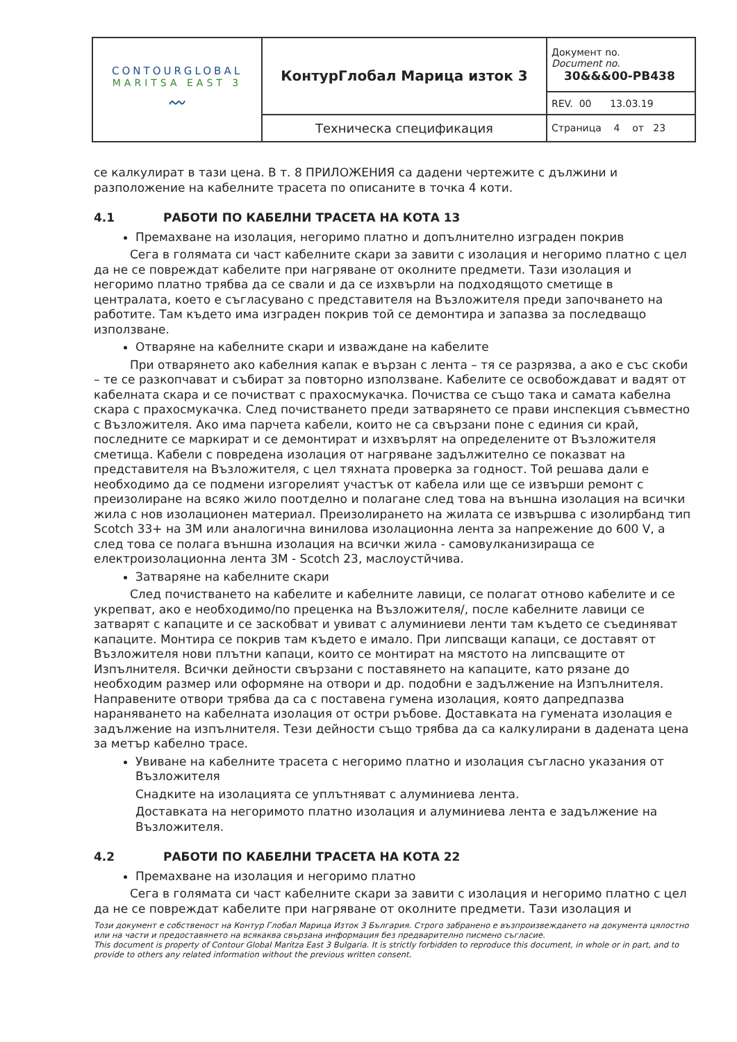| CONTOURGLOBAL MARITSA EAST 3 〰 | КонтурГлобал Марица изток 3 | Документ no. Document no. 30&&&00-PB438 |
| | | REV. 00 13.03.19 |
| | Техническа спецификация | Страница 4 от 23 |
се калкулират в тази цена. В т. 8 ПРИЛОЖЕНИЯ са дадени чертежите с дължини и разположение на кабелните трасета по описаните в точка 4 коти.
4.1 РАБОТИ ПО КАБЕЛНИ ТРАСЕТА НА КОТА 13
Премахване на изолация, негоримо платно и допълнително изграден покрив
Сега в голямата си част кабелните скари за завити с изолация и негоримо платно с цел да не се повреждат кабелите при нагряване от околните предмети. Тази изолация и негоримо платно трябва да се свали и да се изхвърли на подходящото сметище в централата, което е съгласувано с представителя на Възложителя преди започването на работите. Там където има изграден покрив той се демонтира и запазва за последващо използване.
Отваряне на кабелните скари и изваждане на кабелите
При отварянето ако кабелния капак е вързан с лента – тя се разрязва, а ако е със скоби – те се разкопчават и събират за повторно използване. Кабелите се освобождават и вадят от кабелната скара и се почистват с прахосмукачка. Почиства се също така и самата кабелна скара с прахосмукачка. След почистването преди затварянето се прави инспекция съвместно с Възложителя. Ако има парчета кабели, които не са свързани поне с единия си край, последните се маркират и се демонтират и изхвърлят на определените от Възложителя сметища. Кабели с повредена изолация от нагряване задължително се показват на представителя на Възложителя, с цел тяхната проверка за годност. Той решава дали е необходимо да се подмени изгорелият участък от кабела или ще се извърши ремонт с преизолиране на всяко жило поотделно и полагане след това на външна изолация на всички жила с нов изолационен материал. Преизолирането на жилата се извършва с изолирбанд тип Scotch 33+ на 3M или аналогична винилова изолационна лента за напрежение до 600 V, а след това се полага външна изолация на всички жила - самовулканизираща се електроизолационна лента 3M - Scotch 23, маслоустйчива.
Затваряне на кабелните скари
След почистването на кабелите и кабелните лавици, се полагат отново кабелите и се укрепват, ако е необходимо/по преценка на Възложителя/, после кабелните лавици се затварят с капаците и се заскобват и увиват с алуминиеви ленти там където се съединяват капаците. Монтира се покрив там където е имало. При липсващи капаци, се доставят от Възложителя нови плътни капаци, които се монтират на мястото на липсващите от Изпълнителя. Всички дейности свързани с поставянето на капаците, като рязане до необходим размер или оформяне на отвори и др. подобни е задължение на Изпълнителя. Направените отвори трябва да са с поставена гумена изолация, която дапредпазва нараняването на кабелната изолация от остри ръбове. Доставката на гумената изолация е задължение на изпълнителя. Тези дейности също трябва да са калкулирани в дадената цена за метър кабелно трасе.
Увиване на кабелните трасета с негоримо платно и изолация съгласно указания от Възложителя
Снадките на изолацията се уплътняват с алуминиева лента.
Доставката на негоримото платно изолация и алуминиева лента е задължение на Възложителя.
4.2 РАБОТИ ПО КАБЕЛНИ ТРАСЕТА НА КОТА 22
Премахване на изолация и негоримо платно
Сега в голямата си част кабелните скари за завити с изолация и негоримо платно с цел да не се повреждат кабелите при нагряване от околните предмети. Тази изолация и
Този документ е собственост на Контур Глобал Марица Изток 3 България. Строго забранено е възпроизвеждането на документа цялостно или на части и предоставянето на всякаква свързана информация без предварително писмено съгласие.
This document is property of Contour Global Maritza East 3 Bulgaria. It is strictly forbidden to reproduce this document, in whole or in part, and to provide to others any related information without the previous written consent.